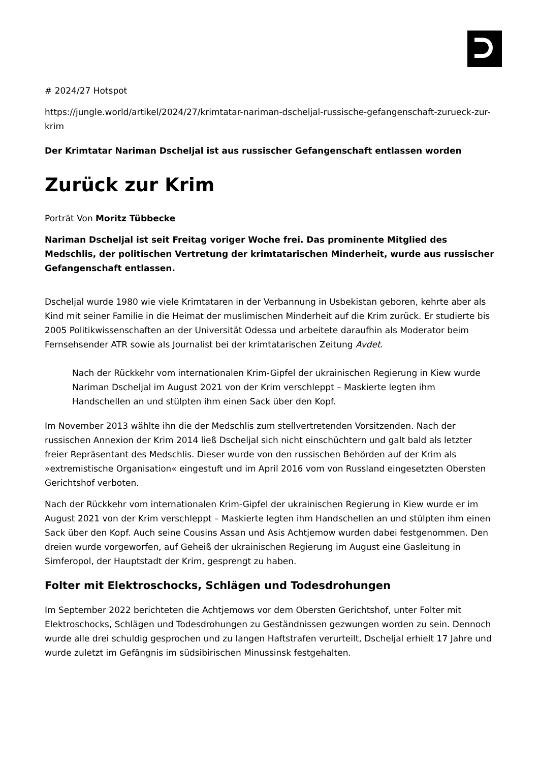# 2024/27 Hotspot
https://jungle.world/artikel/2024/27/krimtatar-nariman-dscheljal-russische-gefangenschaft-zurueck-zur-krim
Der Krimtatar Nariman Dscheljal ist aus russischer Gefangenschaft entlassen worden
Zurück zur Krim
Porträt Von Moritz Tübbecke
Nariman Dscheljal ist seit Freitag voriger Woche frei. Das prominente Mitglied des Medschlis, der politischen Vertretung der krimtatarischen Minderheit, wurde aus russischer Gefangenschaft entlassen.
Dscheljal wurde 1980 wie viele Krimtataren in der Verbannung in Usbekistan geboren, kehrte aber als Kind mit seiner Familie in die Heimat der muslimischen Minderheit auf die Krim zurück. Er studierte bis 2005 Politikwissenschaften an der Universität Odessa und arbeitete daraufhin als Moderator beim Fernsehsender ATR sowie als Journalist bei der krimtatarischen Zeitung Avdet.
Nach der Rückkehr vom internationalen Krim-Gipfel der ukrainischen Regierung in Kiew wurde Nariman Dscheljal im August 2021 von der Krim verschleppt – Maskierte legten ihm Handschellen an und stülpten ihm einen Sack über den Kopf.
Im November 2013 wählte ihn die der Medschlis zum stellvertretenden Vorsitzenden. Nach der russischen Annexion der Krim 2014 ließ Dscheljal sich nicht einschüchtern und galt bald als letzter freier Repräsentant des Medschlis. Dieser wurde von den russischen Behörden auf der Krim als »extremistische Organisation« eingestuft und im April 2016 vom von Russland eingesetzten Obersten Gerichtshof verboten.
Nach der Rückkehr vom internationalen Krim-Gipfel der ukrainischen Regierung in Kiew wurde er im August 2021 von der Krim verschleppt – Maskierte legten ihm Handschellen an und stülpten ihm einen Sack über den Kopf. Auch seine Cousins Assan und Asis Achtjemow wurden dabei festgenommen. Den dreien wurde vorgeworfen, auf Geheiß der ukrainischen Regierung im August eine Gasleitung in Simferopol, der Hauptstadt der Krim, gesprengt zu haben.
Folter mit Elektroschocks, Schlägen und Todesdrohungen
Im September 2022 berichteten die Achtjemows vor dem Obersten Gerichtshof, unter Folter mit Elektroschocks, Schlägen und Todesdrohungen zu Geständnissen gezwungen worden zu sein. Dennoch wurde alle drei schuldig gesprochen und zu langen Haftstrafen verurteilt, Dscheljal erhielt 17 Jahre und wurde zuletzt im Gefängnis im südsibirischen Minussinsk festgehalten.